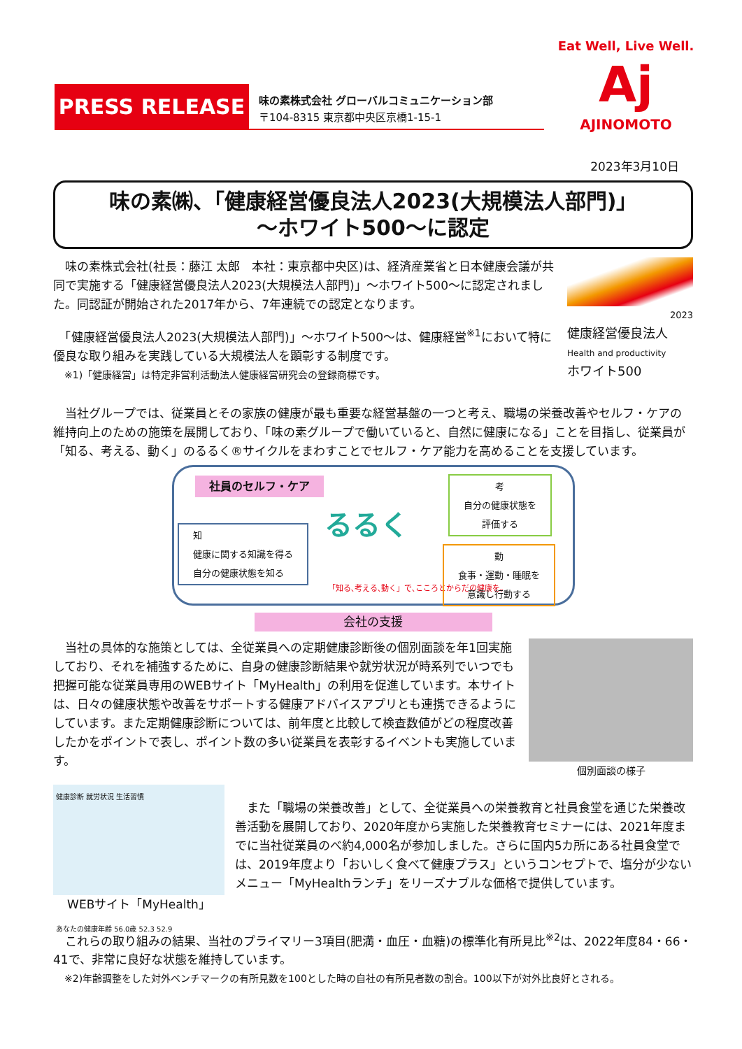PRESS RELEASE
味の素株式会社 グローバルコミュニケーション部
〒104-8315 東京都中央区京橋1-15-1
Eat Well, Live Well.
Aj
AJINOMOTO
2023年3月10日
味の素㈱、「健康経営優良法人2023(大規模法人部門)」
～ホワイト500～に認定
　味の素株式会社(社長：藤江 太郎　本社：東京都中央区)は、経済産業省と日本健康会議が共同で実施する「健康経営優良法人2023(大規模法人部門)」～ホワイト500～に認定されました。同認証が開始された2017年から、7年連続での認定となります。
　「健康経営優良法人2023(大規模法人部門)」～ホワイト500～は、健康経営<sup>※1</sup>において特に優良な取り組みを実践している大規模法人を顕彰する制度です。
※1)「健康経営」は特定非営利活動法人健康経営研究会の登録商標です。
2023
健康経営優良法人
Health and productivity
ホワイト500
　当社グループでは、従業員とその家族の健康が最も重要な経営基盤の一つと考え、職場の栄養改善やセルフ・ケアの維持向上のための施策を展開しており、「味の素グループで働いていると、自然に健康になる」ことを目指し、従業員が「知る、考える、動く」のるるく®サイクルをまわすことでセルフ・ケア能力を高めることを支援しています。
社員のセルフ・ケア
知
健康に関する知識を得る
自分の健康状態を知る
るるく
「知る､考える､動く」で､こころとからだの健康を｡
考
自分の健康状態を
評価する
動
食事・運動・睡眠を
意識し行動する
会社の支援
　当社の具体的な施策としては、全従業員への定期健康診断後の個別面談を年1回実施しており、それを補強するために、自身の健康診断結果や就労状況が時系列でいつでも把握可能な従業員専用のWEBサイト「MyHealth」の利用を促進しています。本サイトは、日々の健康状態や改善をサポートする健康アドバイスアプリとも連携できるようにしています。また定期健康診断については、前年度と比較して検査数値がどの程度改善したかをポイントで表し、ポイント数の多い従業員を表彰するイベントも実施しています。
個別面談の様子
健康診断 就労状況 生活習慣
あなたの健康年齢 56.0歳 52.3 52.9
WEBサイト「MyHealth」
　また「職場の栄養改善」として、全従業員への栄養教育と社員食堂を通じた栄養改善活動を展開しており、2020年度から実施した栄養教育セミナーには、2021年度までに当社従業員のべ約4,000名が参加しました。さらに国内5カ所にある社員食堂では、2019年度より「おいしく食べて健康プラス」というコンセプトで、塩分が少ないメニュー「MyHealthランチ」をリーズナブルな価格で提供しています。
　これらの取り組みの結果、当社のプライマリー3項目(肥満・血圧・血糖)の標準化有所見比<sup>※2</sup>は、2022年度84・66・41で、非常に良好な状態を維持しています。
※2)年齢調整をした対外ベンチマークの有所見数を100とした時の自社の有所見者数の割合。100以下が対外比良好とされる。